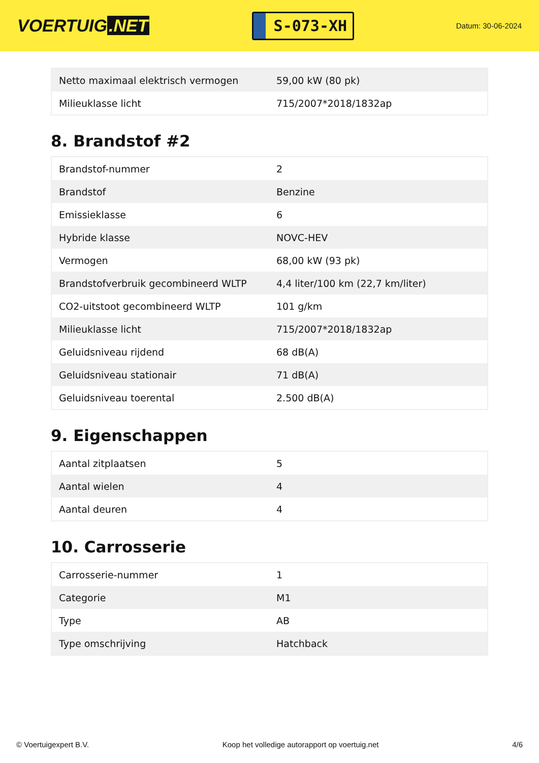VOERTUIG.NET
S-073-XH
Datum: 30-06-2024
| Netto maximaal elektrisch vermogen | 59,00 kW (80 pk) |
| Milieuklasse licht | 715/2007*2018/1832ap |
8. Brandstof #2
| Brandstof-nummer | 2 |
| Brandstof | Benzine |
| Emissieklasse | 6 |
| Hybride klasse | NOVC-HEV |
| Vermogen | 68,00 kW (93 pk) |
| Brandstofverbruik gecombineerd WLTP | 4,4 liter/100 km (22,7 km/liter) |
| CO2-uitstoot gecombineerd WLTP | 101 g/km |
| Milieuklasse licht | 715/2007*2018/1832ap |
| Geluidsniveau rijdend | 68 dB(A) |
| Geluidsniveau stationair | 71 dB(A) |
| Geluidsniveau toerental | 2.500 dB(A) |
9. Eigenschappen
| Aantal zitplaatsen | 5 |
| Aantal wielen | 4 |
| Aantal deuren | 4 |
10. Carrosserie
| Carrosserie-nummer | 1 |
| Categorie | M1 |
| Type | AB |
| Type omschrijving | Hatchback |
© Voertuigexpert B.V. Koop het volledige autorapport op voertuig.net 4/6